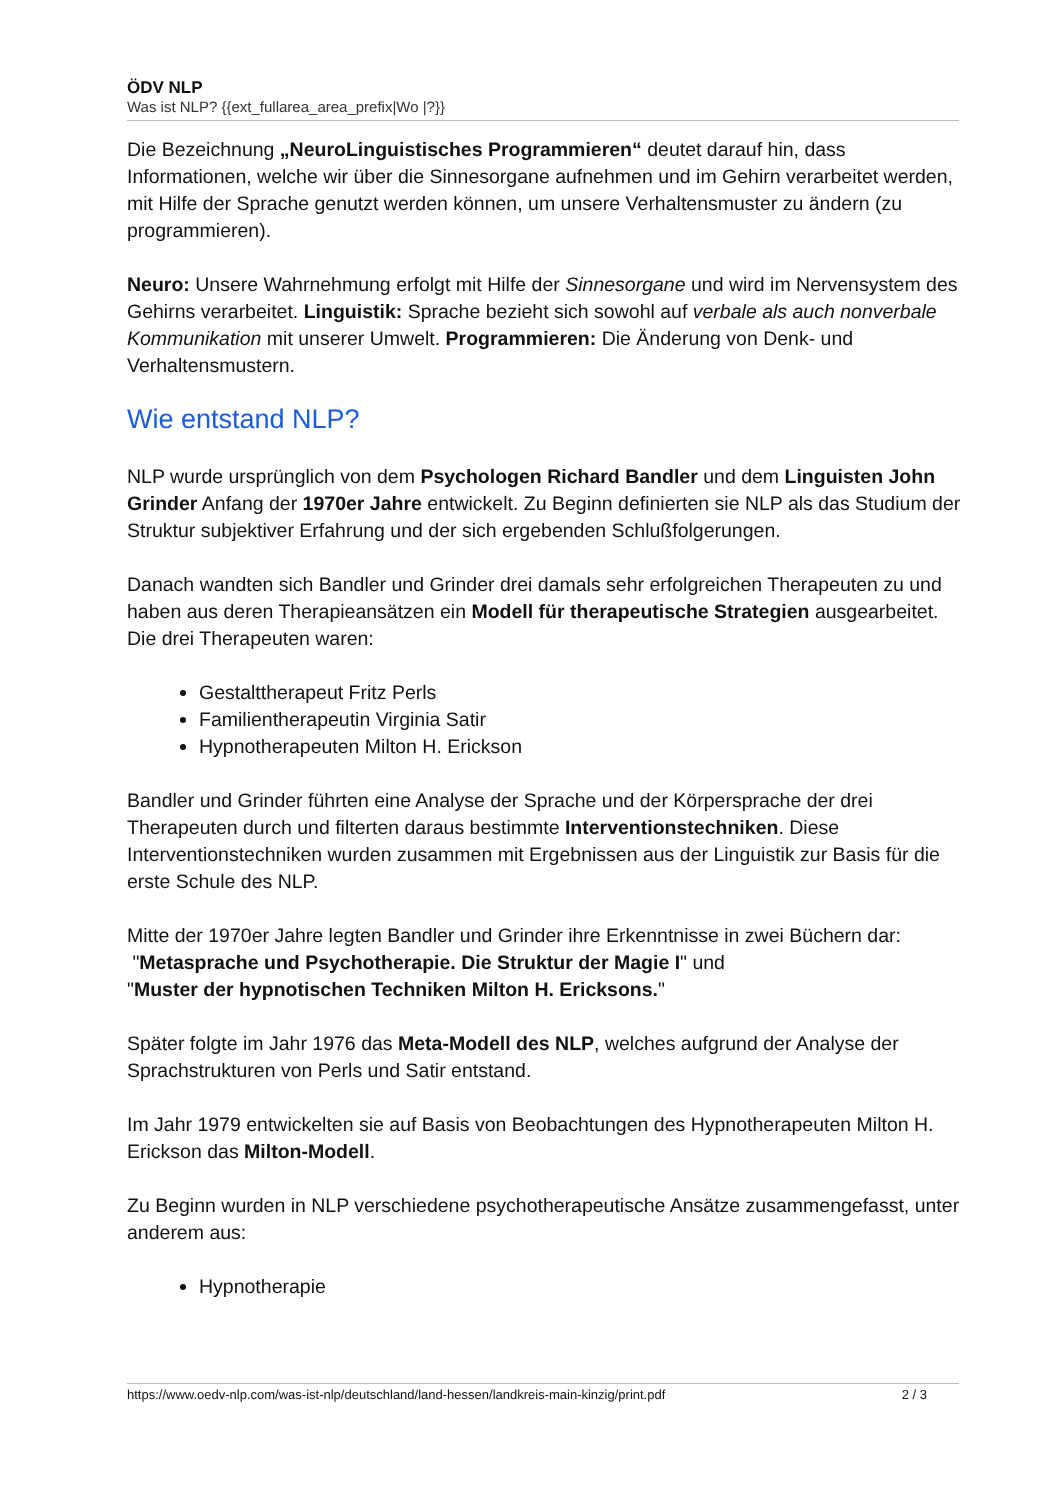ÖDV NLP
Was ist NLP? {{ext_fullarea_area_prefix|Wo |?}}
Die Bezeichnung „NeuroLinguistisches Programmieren“ deutet darauf hin, dass Informationen, welche wir über die Sinnesorgane aufnehmen und im Gehirn verarbeitet werden, mit Hilfe der Sprache genutzt werden können, um unsere Verhaltensmuster zu ändern (zu programmieren).
Neuro: Unsere Wahrnehmung erfolgt mit Hilfe der Sinnesorgane und wird im Nervensystem des Gehirns verarbeitet. Linguistik: Sprache bezieht sich sowohl auf verbale als auch nonverbale Kommunikation mit unserer Umwelt. Programmieren: Die Änderung von Denk- und Verhaltensmustern.
Wie entstand NLP?
NLP wurde ursprünglich von dem Psychologen Richard Bandler und dem Linguisten John Grinder Anfang der 1970er Jahre entwickelt. Zu Beginn definierten sie NLP als das Studium der Struktur subjektiver Erfahrung und der sich ergebenden Schlußfolgerungen.
Danach wandten sich Bandler und Grinder drei damals sehr erfolgreichen Therapeuten zu und haben aus deren Therapieansätzen ein Modell für therapeutische Strategien ausgearbeitet. Die drei Therapeuten waren:
Gestalttherapeut Fritz Perls
Familientherapeutin Virginia Satir
Hypnotherapeuten Milton H. Erickson
Bandler und Grinder führten eine Analyse der Sprache und der Körpersprache der drei Therapeuten durch und filterten daraus bestimmte Interventionstechniken. Diese Interventionstechniken wurden zusammen mit Ergebnissen aus der Linguistik zur Basis für die erste Schule des NLP.
Mitte der 1970er Jahre legten Bandler und Grinder ihre Erkenntnisse in zwei Büchern dar:
"Metasprache und Psychotherapie. Die Struktur der Magie I" und
"Muster der hypnotischen Techniken Milton H. Ericksons."
Später folgte im Jahr 1976 das Meta-Modell des NLP, welches aufgrund der Analyse der Sprachstrukturen von Perls und Satir entstand.
Im Jahr 1979 entwickelten sie auf Basis von Beobachtungen des Hypnotherapeuten Milton H. Erickson das Milton-Modell.
Zu Beginn wurden in NLP verschiedene psychotherapeutische Ansätze zusammengefasst, unter anderem aus:
Hypnotherapie
https://www.oedv-nlp.com/was-ist-nlp/deutschland/land-hessen/landkreis-main-kinzig/print.pdf 2 / 3